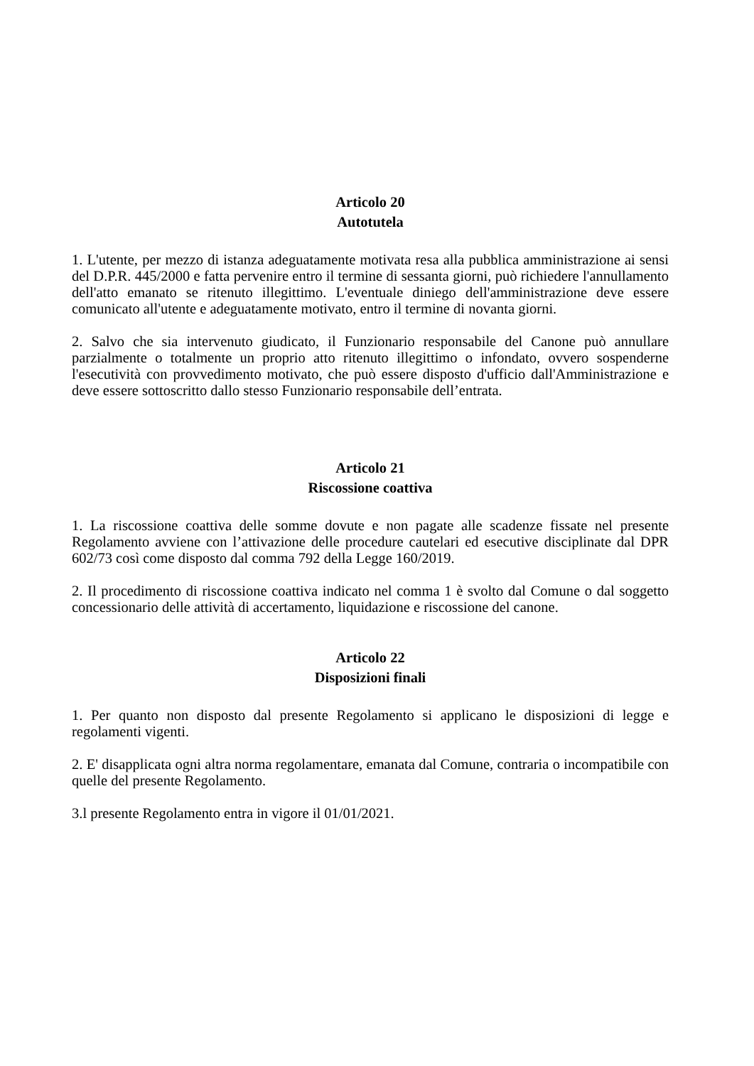Articolo 20
Autotutela
1. L'utente, per mezzo di istanza adeguatamente motivata resa alla pubblica amministrazione ai sensi del D.P.R. 445/2000 e fatta pervenire entro il termine di sessanta giorni, può richiedere l'annullamento dell'atto emanato se ritenuto illegittimo. L'eventuale diniego dell'amministrazione deve essere comunicato all'utente e adeguatamente motivato, entro il termine di novanta giorni.
2. Salvo che sia intervenuto giudicato, il Funzionario responsabile del Canone può annullare parzialmente o totalmente un proprio atto ritenuto illegittimo o infondato, ovvero sospenderne l'esecutività con provvedimento motivato, che può essere disposto d'ufficio dall'Amministrazione e deve essere sottoscritto dallo stesso Funzionario responsabile dell’entrata.
Articolo 21
Riscossione coattiva
1. La riscossione coattiva delle somme dovute e non pagate alle scadenze fissate nel presente Regolamento avviene con l’attivazione delle procedure cautelari ed esecutive disciplinate dal DPR 602/73 così come disposto dal comma 792 della Legge 160/2019.
2. Il procedimento di riscossione coattiva indicato nel comma 1 è svolto dal Comune o dal soggetto concessionario delle attività di accertamento, liquidazione e riscossione del canone.
Articolo 22
Disposizioni finali
1. Per quanto non disposto dal presente Regolamento si applicano le disposizioni di legge e regolamenti vigenti.
2. E' disapplicata ogni altra norma regolamentare, emanata dal Comune, contraria o incompatibile con quelle del presente Regolamento.
3.l presente Regolamento entra in vigore il 01/01/2021.